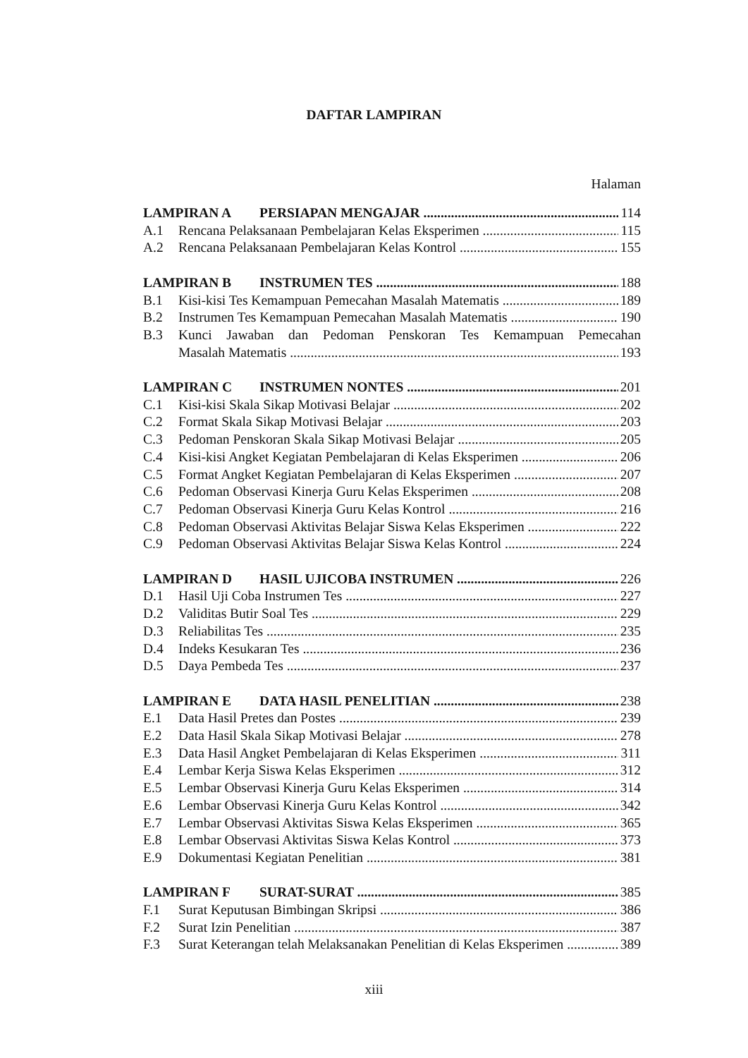DAFTAR LAMPIRAN
Halaman
LAMPIRAN A PERSIAPAN MENGAJAR 114
A.1 Rencana Pelaksanaan Pembelajaran Kelas Eksperimen 115
A.2 Rencana Pelaksanaan Pembelajaran Kelas Kontrol 155
LAMPIRAN B INSTRUMEN TES 188
B.1 Kisi-kisi Tes Kemampuan Pemecahan Masalah Matematis 189
B.2 Instrumen Tes Kemampuan Pemecahan Masalah Matematis 190
B.3 Kunci Jawaban dan Pedoman Penskoran Tes Kemampuan Pemecahan
Masalah Matematis 193
LAMPIRAN C INSTRUMEN NONTES 201
C.1 Kisi-kisi Skala Sikap Motivasi Belajar 202
C.2 Format Skala Sikap Motivasi Belajar 203
C.3 Pedoman Penskoran Skala Sikap Motivasi Belajar 205
C.4 Kisi-kisi Angket Kegiatan Pembelajaran di Kelas Eksperimen 206
C.5 Format Angket Kegiatan Pembelajaran di Kelas Eksperimen 207
C.6 Pedoman Observasi Kinerja Guru Kelas Eksperimen 208
C.7 Pedoman Observasi Kinerja Guru Kelas Kontrol 216
C.8 Pedoman Observasi Aktivitas Belajar Siswa Kelas Eksperimen 222
C.9 Pedoman Observasi Aktivitas Belajar Siswa Kelas Kontrol 224
LAMPIRAN D HASIL UJICOBA INSTRUMEN 226
D.1 Hasil Uji Coba Instrumen Tes 227
D.2 Validitas Butir Soal Tes 229
D.3 Reliabilitas Tes 235
D.4 Indeks Kesukaran Tes 236
D.5 Daya Pembeda Tes 237
LAMPIRAN E DATA HASIL PENELITIAN 238
E.1 Data Hasil Pretes dan Postes 239
E.2 Data Hasil Skala Sikap Motivasi Belajar 278
E.3 Data Hasil Angket Pembelajaran di Kelas Eksperimen 311
E.4 Lembar Kerja Siswa Kelas Eksperimen 312
E.5 Lembar Observasi Kinerja Guru Kelas Eksperimen 314
E.6 Lembar Observasi Kinerja Guru Kelas Kontrol 342
E.7 Lembar Observasi Aktivitas Siswa Kelas Eksperimen 365
E.8 Lembar Observasi Aktivitas Siswa Kelas Kontrol 373
E.9 Dokumentasi Kegiatan Penelitian 381
LAMPIRAN F SURAT-SURAT 385
F.1 Surat Keputusan Bimbingan Skripsi 386
F.2 Surat Izin Penelitian 387
F.3 Surat Keterangan telah Melaksanakan Penelitian di Kelas Eksperimen 389
xiii